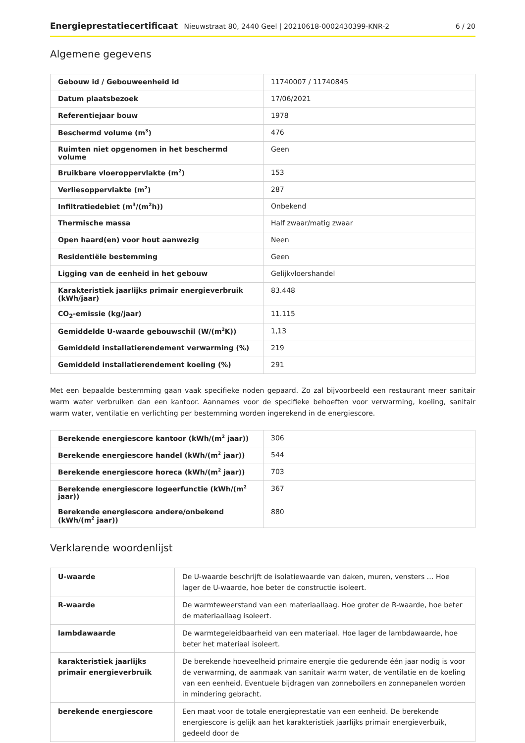Energieprestatiecertificaat Nieuwstraat 80, 2440 Geel | 20210618-0002430399-KNR-2 6 / 20
Algemene gegevens
| Gebouw id / Gebouweenheid id | 11740007 / 11740845 |
| Datum plaatsbezoek | 17/06/2021 |
| Referentiejaar bouw | 1978 |
| Beschermd volume (m<sup>3</sup>) | 476 |
| Ruimten niet opgenomen in het beschermd volume | Geen |
| Bruikbare vloeroppervlakte (m<sup>2</sup>) | 153 |
| Verliesoppervlakte (m<sup>2</sup>) | 287 |
| Infiltratiedebiet (m<sup>3</sup>/(m<sup>2</sup>h)) | Onbekend |
| Thermische massa | Half zwaar/matig zwaar |
| Open haard(en) voor hout aanwezig | Neen |
| Residentiële bestemming | Geen |
| Ligging van de eenheid in het gebouw | Gelijkvloershandel |
| Karakteristiek jaarlijks primair energieverbruik (kWh/jaar) | 83.448 |
| CO<sub>2</sub>-emissie (kg/jaar) | 11.115 |
| Gemiddelde U-waarde gebouwschil (W/(m<sup>2</sup>K)) | 1,13 |
| Gemiddeld installatierendement verwarming (%) | 219 |
| Gemiddeld installatierendement koeling (%) | 291 |
Met een bepaalde bestemming gaan vaak specifieke noden gepaard. Zo zal bijvoorbeeld een restaurant meer sanitair warm water verbruiken dan een kantoor. Aannames voor de specifieke behoeften voor verwarming, koeling, sanitair warm water, ventilatie en verlichting per bestemming worden ingerekend in de energiescore.
| Berekende energiescore kantoor (kWh/(m<sup>2</sup> jaar)) | 306 |
| Berekende energiescore handel (kWh/(m<sup>2</sup> jaar)) | 544 |
| Berekende energiescore horeca (kWh/(m<sup>2</sup> jaar)) | 703 |
| Berekende energiescore logeerfunctie (kWh/(m<sup>2</sup> jaar)) | 367 |
| Berekende energiescore andere/onbekend (kWh/(m<sup>2</sup> jaar)) | 880 |
Verklarende woordenlijst
| U-waarde | De U-waarde beschrijft de isolatiewaarde van daken, muren, vensters … Hoe lager de U-waarde, hoe beter de constructie isoleert. |
| R-waarde | De warmteweerstand van een materiaallaag. Hoe groter de R-waarde, hoe beter de materiaallaag isoleert. |
| lambdawaarde | De warmtegeleidbaarheid van een materiaal. Hoe lager de lambdawaarde, hoe beter het materiaal isoleert. |
| karakteristiek jaarlijks primair energieverbruik | De berekende hoeveelheid primaire energie die gedurende één jaar nodig is voor de verwarming, de aanmaak van sanitair warm water, de ventilatie en de koeling van een eenheid. Eventuele bijdragen van zonneboilers en zonnepanelen worden in mindering gebracht. |
| berekende energiescore | Een maat voor de totale energieprestatie van een eenheid. De berekende energiescore is gelijk aan het karakteristiek jaarlijks primair energieverbuik, gedeeld door de |